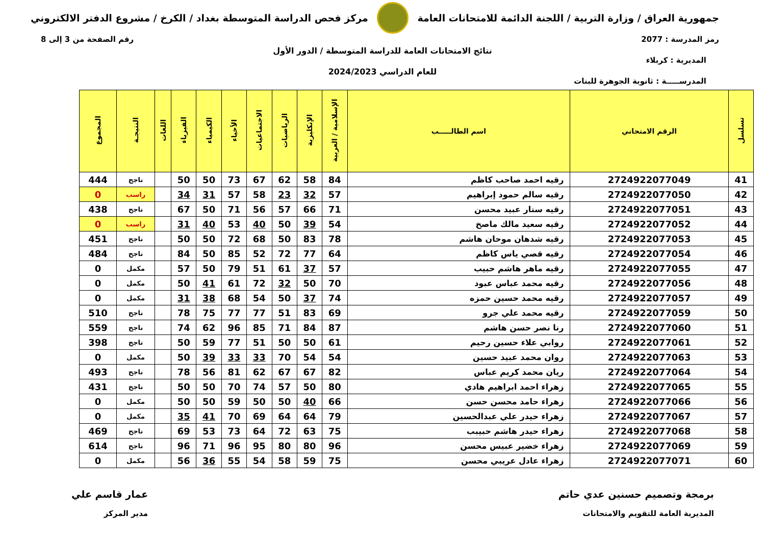جمهورية العراق / وزارة التربية / اللجنة الدائمة للامتحانات العامة
مركز فحص الدراسة المتوسطة بغداد / الكرخ / مشروع الدفتر الالكتروني
رمز المدرسة : 2077 رقم الصفحة من 3 إلى 8
نتائج الامتحانات العامة للدراسة المتوسطة / الدور الأول
المديرية : كربلاء
للعام الدراسي 2024/2023
المدرســـــة : ثانوية الجوهرة للبنات
| تسلسل | الرقم الامتحاني | اسم الطالـــــب | الإسلامية / العربية | الإنكليزية | الرياضيات | الاجتماعيات | الأحياء | الكيمياء | الفيزياء | اللغات | النتيجـة | المجموع |
| --- | --- | --- | --- | --- | --- | --- | --- | --- | --- | --- | --- | --- |
| 41 | 2724922077049 | رقيه احمد صاحب كاظم | 84 | 58 | 62 | 67 | 73 | 50 | 50 | | ناجح | 444 |
| 42 | 2724922077050 | رقيه سالم حمود إبراهيم | 57 | 32 | 23 | 58 | 57 | 31 | 34 | | راسب | 0 |
| 43 | 2724922077051 | رقيه ستار عبيد محسن | 71 | 66 | 57 | 56 | 71 | 50 | 67 | | ناجح | 438 |
| 44 | 2724922077052 | رقيه سعيد مالك ماصخ | 54 | 39 | 50 | 40 | 53 | 40 | 31 | | راسب | 0 |
| 45 | 2724922077053 | رقيه شدهان موحان هاشم | 78 | 83 | 50 | 68 | 72 | 50 | 50 | | ناجح | 451 |
| 46 | 2724922077054 | رقيه قصي ياس كاظم | 64 | 77 | 72 | 52 | 85 | 50 | 84 | | ناجح | 484 |
| 47 | 2724922077055 | رقيه ماهر هاشم حبيب | 57 | 37 | 61 | 51 | 79 | 50 | 57 | | مكمل | 0 |
| 48 | 2724922077056 | رقيه محمد عباس عبود | 70 | 50 | 32 | 72 | 61 | 41 | 50 | | مكمل | 0 |
| 49 | 2724922077057 | رقيه محمد حسين حمزه | 74 | 37 | 50 | 54 | 68 | 38 | 31 | | مكمل | 0 |
| 50 | 2724922077059 | رقيه محمد علي جرو | 69 | 83 | 51 | 77 | 77 | 75 | 78 | | ناجح | 510 |
| 51 | 2724922077060 | رنا نصر حسن هاشم | 87 | 84 | 71 | 85 | 96 | 62 | 74 | | ناجح | 559 |
| 52 | 2724922077061 | روابي علاء حسين رحيم | 61 | 50 | 50 | 51 | 77 | 59 | 50 | | ناجح | 398 |
| 53 | 2724922077063 | روان محمد عبيد حسين | 54 | 54 | 70 | 33 | 33 | 39 | 50 | | مكمل | 0 |
| 54 | 2724922077064 | ريان محمد كريم عباس | 82 | 67 | 67 | 62 | 81 | 56 | 78 | | ناجح | 493 |
| 55 | 2724922077065 | زهراء احمد ابراهيم هادي | 80 | 50 | 57 | 74 | 70 | 50 | 50 | | ناجح | 431 |
| 56 | 2724922077066 | زهراء حامد محسن حسن | 66 | 40 | 50 | 50 | 59 | 50 | 50 | | مكمل | 0 |
| 57 | 2724922077067 | زهراء حيدر علي عبدالحسين | 79 | 64 | 64 | 69 | 70 | 41 | 35 | | مكمل | 0 |
| 58 | 2724922077068 | زهراء حيدر هاشم حبيبب | 75 | 63 | 72 | 64 | 73 | 53 | 69 | | ناجح | 469 |
| 59 | 2724922077069 | زهراء خضير عبيس محسن | 96 | 80 | 80 | 95 | 96 | 71 | 96 | | ناجح | 614 |
| 60 | 2724922077071 | زهراء عادل عريبي محسن | 75 | 59 | 58 | 54 | 55 | 36 | 56 | | مكمل | 0 |
برمجة وتصميم حسنين عدي حاتم
المديرية العامة للتقويم والامتحانات
عمار قاسم علي
مدير المركز